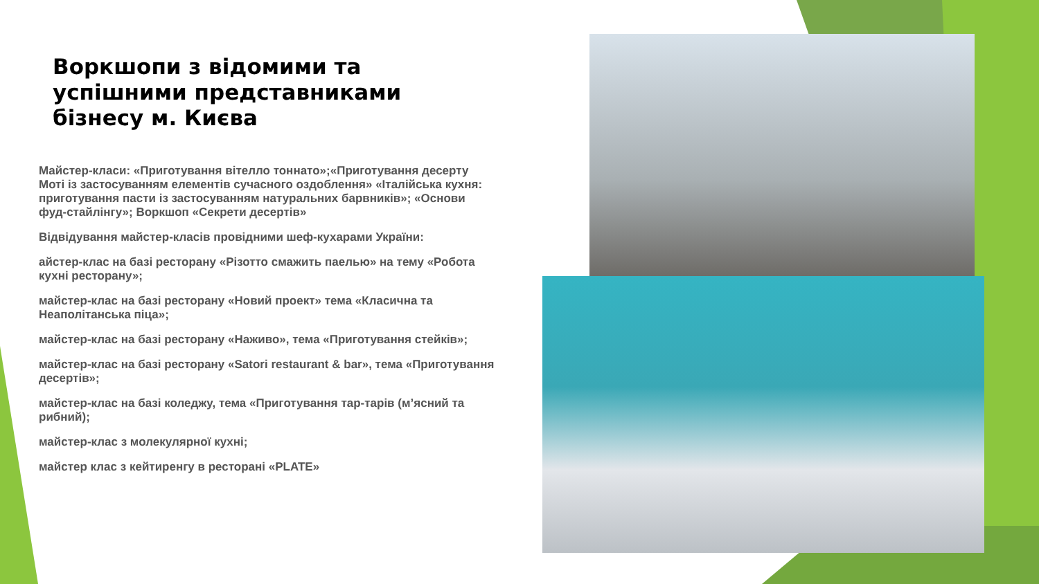Воркшопи з відомими та успішними представниками бізнесу м. Києва
Майстер-класи: «Приготування вітелло тоннато»;«Приготування десерту Моті із застосуванням елементів сучасного оздоблення» «Італійська кухня: приготування пасти із застосуванням натуральних барвників»; «Основи фуд-стайлінгу»; Воркшоп «Секрети десертів»
Відвідування майстер-класів провідними шеф-кухарами України:
айстер-клас на базі ресторану «Різотто смажить паелью» на тему «Робота кухні ресторану»;
майстер-клас на базі ресторану «Новий проект» тема «Класична та Неаполітанська піца»;
майстер-клас на базі ресторану «Наживо», тема «Приготування стейків»;
майстер-клас на базі ресторану «Satori restaurant & bar», тема «Приготування десертів»;
майстер-клас на базі коледжу, тема «Приготування тар-тарів (м’ясний та рибний);
майстер-клас з молекулярної кухні;
майстер клас з кейтиренгу в ресторані «PLATE»